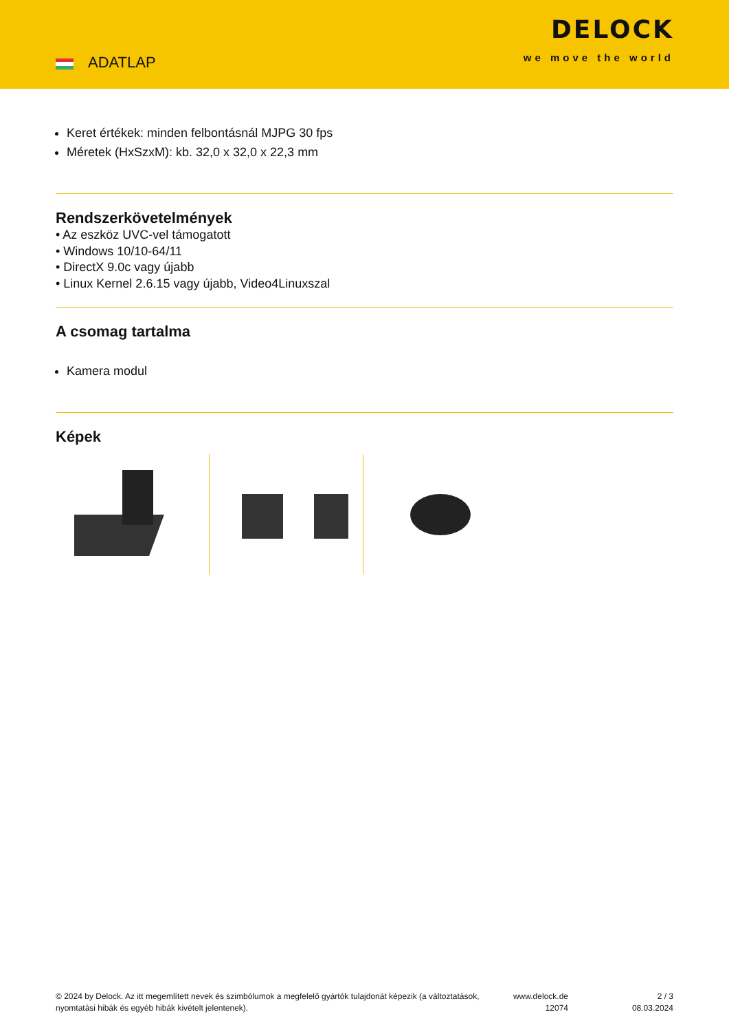ADATLAP
DELOCK
we move the world
Keret értékek: minden felbontásnál MJPG 30 fps
Méretek (HxSzxM): kb. 32,0 x 32,0 x 22,3 mm
Rendszerkövetelmények
• Az eszköz UVC-vel támogatott
• Windows 10/10-64/11
• DirectX 9.0c vagy újabb
• Linux Kernel 2.6.15 vagy újabb, Video4Linuxszal
A csomag tartalma
Kamera modul
Képek
© 2024 by Delock. Az itt megemlített nevek és szimbólumok a megfelelő gyártók tulajdonát képezik (a változtatások, nyomtatási hibák és egyéb hibák kivételt jelentenek).
www.delock.de
12074
2 / 3
08.03.2024